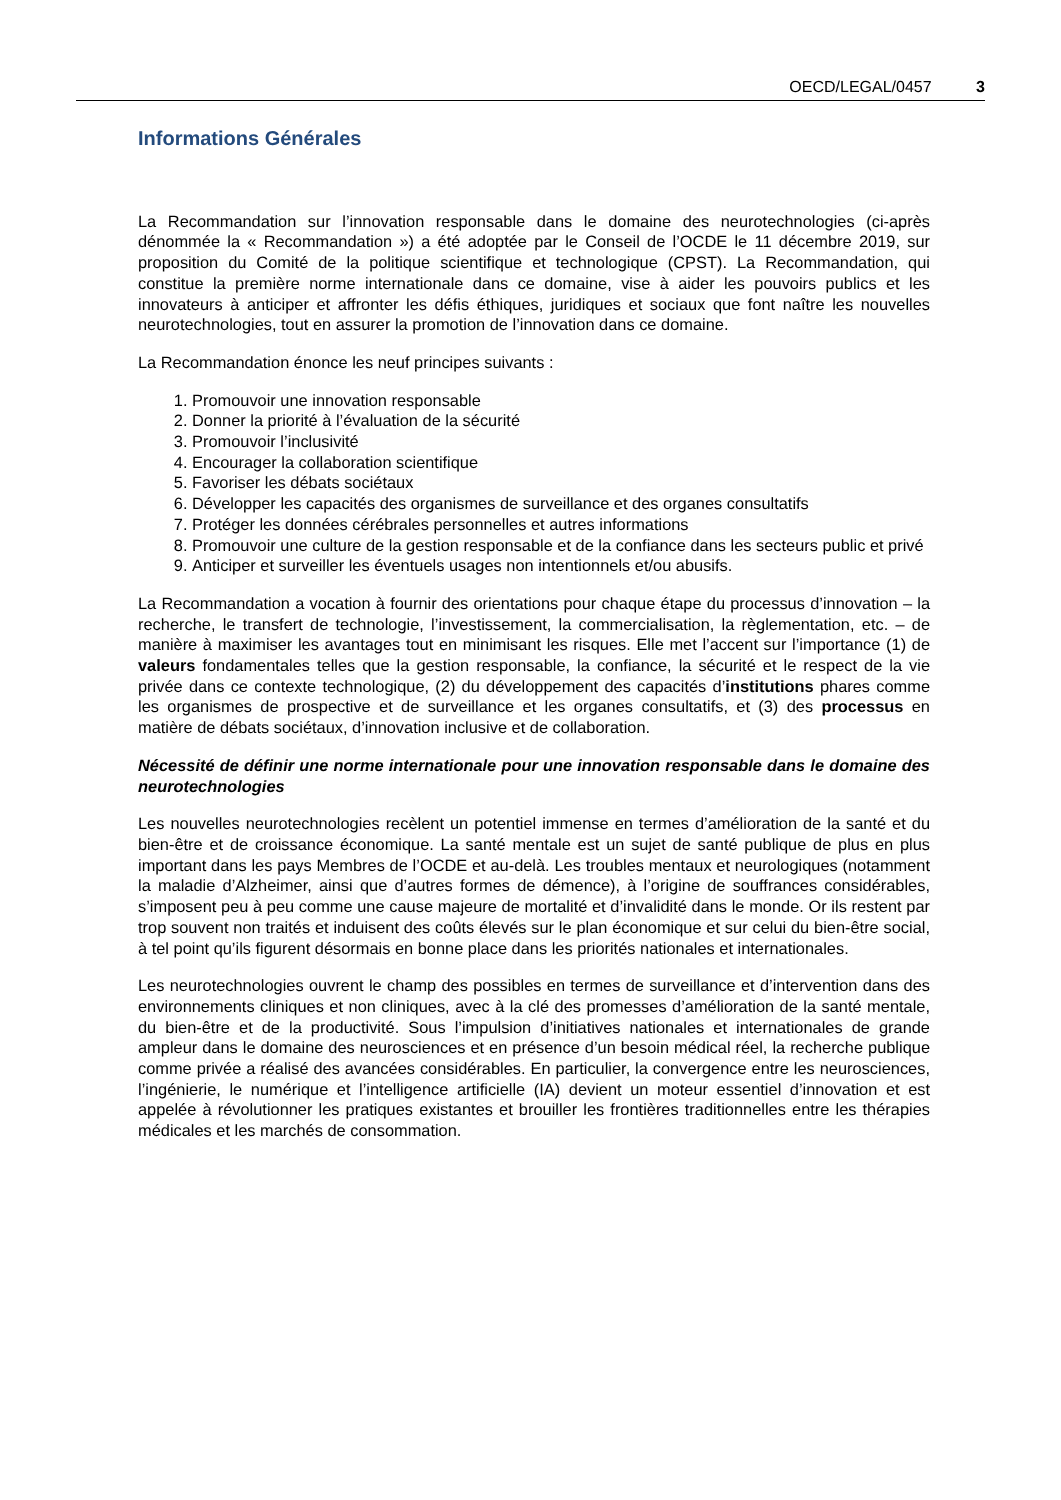OECD/LEGAL/0457 3
Informations Générales
La Recommandation sur l’innovation responsable dans le domaine des neurotechnologies (ci-après dénommée la « Recommandation ») a été adoptée par le Conseil de l’OCDE le 11 décembre 2019, sur proposition du Comité de la politique scientifique et technologique (CPST). La Recommandation, qui constitue la première norme internationale dans ce domaine, vise à aider les pouvoirs publics et les innovateurs à anticiper et affronter les défis éthiques, juridiques et sociaux que font naître les nouvelles neurotechnologies, tout en assurer la promotion de l’innovation dans ce domaine.
La Recommandation énonce les neuf principes suivants :
1. Promouvoir une innovation responsable
2. Donner la priorité à l’évaluation de la sécurité
3. Promouvoir l’inclusivité
4. Encourager la collaboration scientifique
5. Favoriser les débats sociétaux
6. Développer les capacités des organismes de surveillance et des organes consultatifs
7. Protéger les données cérébrales personnelles et autres informations
8. Promouvoir une culture de la gestion responsable et de la confiance dans les secteurs public et privé
9. Anticiper et surveiller les éventuels usages non intentionnels et/ou abusifs.
La Recommandation a vocation à fournir des orientations pour chaque étape du processus d’innovation – la recherche, le transfert de technologie, l’investissement, la commercialisation, la règlementation, etc. – de manière à maximiser les avantages tout en minimisant les risques. Elle met l’accent sur l’importance (1) de valeurs fondamentales telles que la gestion responsable, la confiance, la sécurité et le respect de la vie privée dans ce contexte technologique, (2) du développement des capacités d’institutions phares comme les organismes de prospective et de surveillance et les organes consultatifs, et (3) des processus en matière de débats sociétaux, d’innovation inclusive et de collaboration.
Nécessité de définir une norme internationale pour une innovation responsable dans le domaine des neurotechnologies
Les nouvelles neurotechnologies recèlent un potentiel immense en termes d’amélioration de la santé et du bien-être et de croissance économique. La santé mentale est un sujet de santé publique de plus en plus important dans les pays Membres de l’OCDE et au-delà. Les troubles mentaux et neurologiques (notamment la maladie d’Alzheimer, ainsi que d’autres formes de démence), à l’origine de souffrances considérables, s’imposent peu à peu comme une cause majeure de mortalité et d’invalidité dans le monde. Or ils restent par trop souvent non traités et induisent des coûts élevés sur le plan économique et sur celui du bien-être social, à tel point qu’ils figurent désormais en bonne place dans les priorités nationales et internationales.
Les neurotechnologies ouvrent le champ des possibles en termes de surveillance et d’intervention dans des environnements cliniques et non cliniques, avec à la clé des promesses d’amélioration de la santé mentale, du bien-être et de la productivité. Sous l’impulsion d’initiatives nationales et internationales de grande ampleur dans le domaine des neurosciences et en présence d’un besoin médical réel, la recherche publique comme privée a réalisé des avancées considérables. En particulier, la convergence entre les neurosciences, l’ingénierie, le numérique et l’intelligence artificielle (IA) devient un moteur essentiel d’innovation et est appelée à révolutionner les pratiques existantes et brouiller les frontières traditionnelles entre les thérapies médicales et les marchés de consommation.